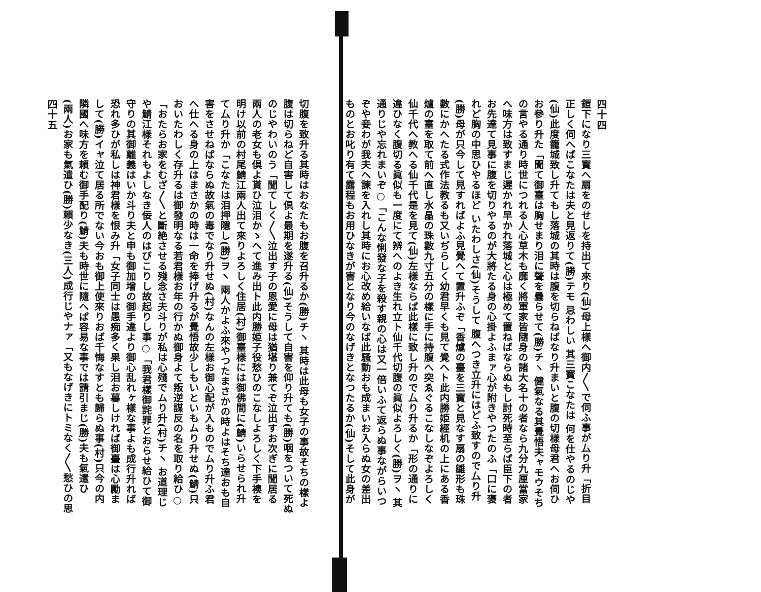四十四
鎧下になり三寳へ扇をのせしを持出て來り(仙)母上樣へ御内〳〵で伺ふ事が厶り升「折目
正しく伺へばこなたは夫と見返りて(勝)テモ 忌わしい 其三寳こなたは 何を仕やるのじや
(仙)此度籠城致し升てもし落城の其時は腹を切らねばなり升まいと腹の切樣母君へお伺ひ
お參り升た「聞て御臺は胸せまり泪に聲を曇らせて(勝)チヽ 健氣なる其覺悟夫ャモウそち
の言やる通り時世につれる人心草木も靡く將軍家皆隨身の諸大名十の者なら九分九厘當家
へ味方は致すまじ遲かれ早かれ落城と心は極めて置ねばならぬもし討死時至らば臣下の者
お先達て見事に腹を切りやるのが大將たる身の心掛よふまァ心が附きやつたのふ「口に褒
れど胸の中思ひやるほど いたわしさ(仙)そうして 腹へつき立升にはどふ致すので厶り升
(勝)母が只今して見すればよふ見覺へて置升ふぞ「香爐の臺を三寳と見なす扇の雛形も珠
數にかへたる式作法教るも又いぢらしく幼君早くも見て覺へト此内勝姫經机の上にある香
爐の臺を取て前へ直し水晶の珠數九寸五分の樣に手に持腹へ突ゑぐるこなしなぞよろしく
仙千代へ教へる仙千代是を見て(仙)左樣ならば此樣に致し升ので厶り升るか「形の通りに
違ひなく腹切る眞似も一度にて辨へのよき生れ立ト仙千代切腹の眞似よろしく(勝)ヲヽ 其
通りじや忘れまいぞ○「こんな悧發な子を殺す親の心は又一倍いふて返らぬ事ながらいつ
ぞや妾わが我夫へ諫を入れし其時にお心改め給いなば此騷動おも成まいお入らぬ女の差出
ものとお叱り有て露程もお用ひなきが害となり今のなげきとなつたるか(仙)そして此身が
切腹を致升る其時はおなたもお腹を召升るか(勝)チヽ 其時は此母も女子の事故そちの樣よ
腹は切らねど自害して倶よ最期を遂升る(仙)そうして自害を仰り升ても(勝)咽をついて死ぬ
のじやわいのう「聞てしく〳〵泣出す子の恩愛に母は猶堪り兼てぞ泣出すお次ぎに聞居る
兩人の老女も倶よ貰ひ泣泪かゝへて進み出ト此内勝姫子役愁ひのこなしよろしく下手襖を
明け以前の村尾鯖江兩人出て來りよろしく住居(村)御臺樣には御佛間に(鯖)いらせられ升
て厶り升か「こなたは泪押隱し(勝)ヲヽ 兩人かよふ來やつたまさかの時よはそち達おも自
害をさせねばならぬ故氣の毒でなり升せぬ(村)なんの左樣お御心配が入ものでムり升ふ君
へ仕へる身の上はまさかの時は一命を捧げ升るが覺悟故少しもいといもムり升せぬ(鯖)只
おいたわしく存升るは御發明なる若君樣お年の行かぬ御身よて叛逆謀反の名を取り給ひ○
「おたらお家をむざ〳〵と斷絶させる殘念さ夫斗りが私は心殘でムり升(村)チヽ お道理じ
や鯖江樣それもよしなき佞人のはびこりし故起りし事○「我君樣御詫罪とおらせ給ひて御
守りの其御離義はいか斗り夫と申も御加增の御手違より御心乱れヶ樣な事よも成行升れば
恐れ多ひが私しは神君樣を恨み升「女子同士は愚痴多く果し泪お暮しければ御臺は心勵ま
して(勝)イャ泣て居る所でない今おも御上使來りおば千悔なすとも歸らぬ事(村)只今の内
隣國へ味方を賴む御手配り(鯖)夫も時世に隨へば容易な事では請引まじ(勝)夫も氣遣ひ
(兩人)お家も氣遣ひ(勝)賴少なき(三人)成行じやナァ「又もなげきにトミなく〳〵愁ひの思
四十五